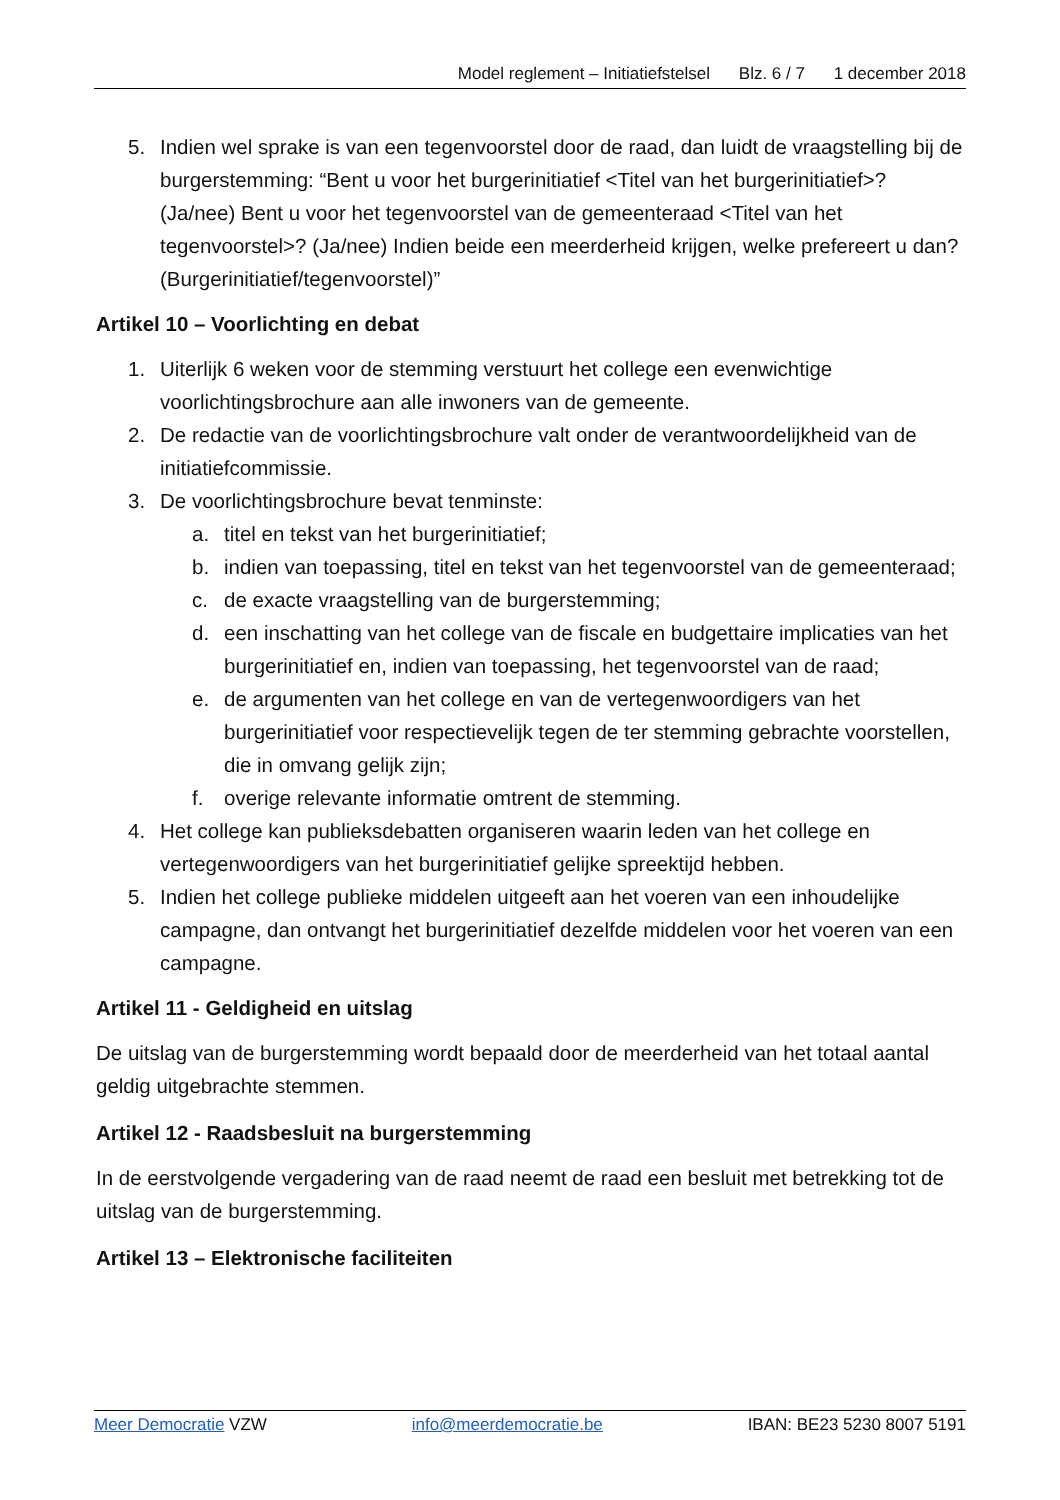Model reglement – Initiatiefstelsel Blz. 6 / 7 1 december 2018
5. Indien wel sprake is van een tegenvoorstel door de raad, dan luidt de vraagstelling bij de burgerstemming: “Bent u voor het burgerinitiatief <Titel van het burgerinitiatief>? (Ja/nee) Bent u voor het tegenvoorstel van de gemeenteraad <Titel van het tegenvoorstel>? (Ja/nee) Indien beide een meerderheid krijgen, welke prefereert u dan? (Burgerinitiatief/tegenvoorstel)”
Artikel 10 – Voorlichting en debat
1. Uiterlijk 6 weken voor de stemming verstuurt het college een evenwichtige voorlichtingsbrochure aan alle inwoners van de gemeente.
2. De redactie van de voorlichtingsbrochure valt onder de verantwoordelijkheid van de initiatiefcommissie.
3. De voorlichtingsbrochure bevat tenminste:
a. titel en tekst van het burgerinitiatief;
b. indien van toepassing, titel en tekst van het tegenvoorstel van de gemeenteraad;
c. de exacte vraagstelling van de burgerstemming;
d. een inschatting van het college van de fiscale en budgettaire implicaties van het burgerinitiatief en, indien van toepassing, het tegenvoorstel van de raad;
e. de argumenten van het college en van de vertegenwoordigers van het burgerinitiatief voor respectievelijk tegen de ter stemming gebrachte voorstellen, die in omvang gelijk zijn;
f. overige relevante informatie omtrent de stemming.
4. Het college kan publieksdebatten organiseren waarin leden van het college en vertegenwoordigers van het burgerinitiatief gelijke spreektijd hebben.
5. Indien het college publieke middelen uitgeeft aan het voeren van een inhoudelijke campagne, dan ontvangt het burgerinitiatief dezelfde middelen voor het voeren van een campagne.
Artikel 11 - Geldigheid en uitslag
De uitslag van de burgerstemming wordt bepaald door de meerderheid van het totaal aantal geldig uitgebrachte stemmen.
Artikel 12 - Raadsbesluit na burgerstemming
In de eerstvolgende vergadering van de raad neemt de raad een besluit met betrekking tot de uitslag van de burgerstemming.
Artikel 13 – Elektronische faciliteiten
Meer Democratie VZW info@meerdemocratie.be IBAN: BE23 5230 8007 5191